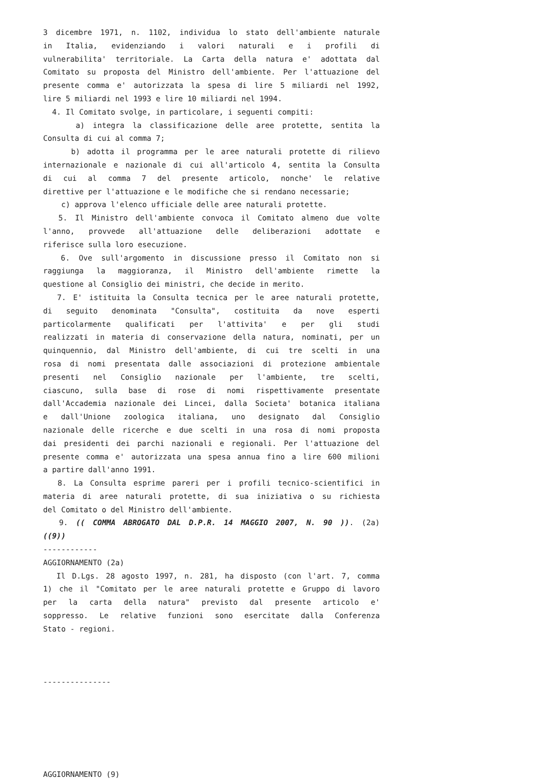3 dicembre 1971, n. 1102, individua lo stato dell'ambiente naturale
in Italia, evidenziando i valori naturali e i profili di
vulnerabilita' territoriale. La Carta della natura e' adottata dal
Comitato su proposta del Ministro dell'ambiente. Per l'attuazione del
presente comma e' autorizzata la spesa di lire 5 miliardi nel 1992,
lire 5 miliardi nel 1993 e lire 10 miliardi nel 1994.
4. Il Comitato svolge, in particolare, i seguenti compiti:
a) integra la classificazione delle aree protette, sentita la
Consulta di cui al comma 7;
b) adotta il programma per le aree naturali protette di rilievo
internazionale e nazionale di cui all'articolo 4, sentita la Consulta
di cui al comma 7 del presente articolo, nonche' le relative
direttive per l'attuazione e le modifiche che si rendano necessarie;
c) approva l'elenco ufficiale delle aree naturali protette.
5. Il Ministro dell'ambiente convoca il Comitato almeno due volte
l'anno, provvede all'attuazione delle deliberazioni adottate e
riferisce sulla loro esecuzione.
6. Ove sull'argomento in discussione presso il Comitato non si
raggiunga la maggioranza, il Ministro dell'ambiente rimette la
questione al Consiglio dei ministri, che decide in merito.
7. E' istituita la Consulta tecnica per le aree naturali protette,
di seguito denominata "Consulta", costituita da nove esperti
particolarmente qualificati per l'attivita' e per gli studi
realizzati in materia di conservazione della natura, nominati, per un
quinquennio, dal Ministro dell'ambiente, di cui tre scelti in una
rosa di nomi presentata dalle associazioni di protezione ambientale
presenti nel Consiglio nazionale per l'ambiente, tre scelti,
ciascuno, sulla base di rose di nomi rispettivamente presentate
dall'Accademia nazionale dei Lincei, dalla Societa' botanica italiana
e dall'Unione zoologica italiana, uno designato dal Consiglio
nazionale delle ricerche e due scelti in una rosa di nomi proposta
dai presidenti dei parchi nazionali e regionali. Per l'attuazione del
presente comma e' autorizzata una spesa annua fino a lire 600 milioni
a partire dall'anno 1991.
8. La Consulta esprime pareri per i profili tecnico-scientifici in
materia di aree naturali protette, di sua iniziativa o su richiesta
del Comitato o del Ministro dell'ambiente.
9. (( COMMA ABROGATO DAL D.P.R. 14 MAGGIO 2007, N. 90 )). (2a)
((9))
------------
AGGIORNAMENTO (2a)
Il D.Lgs. 28 agosto 1997, n. 281, ha disposto (con l'art. 7, comma
1) che il "Comitato per le aree naturali protette e Gruppo di lavoro
per la carta della natura" previsto dal presente articolo e'
soppresso. Le relative funzioni sono esercitate dalla Conferenza
Stato - regioni.
---------------
AGGIORNAMENTO (9)